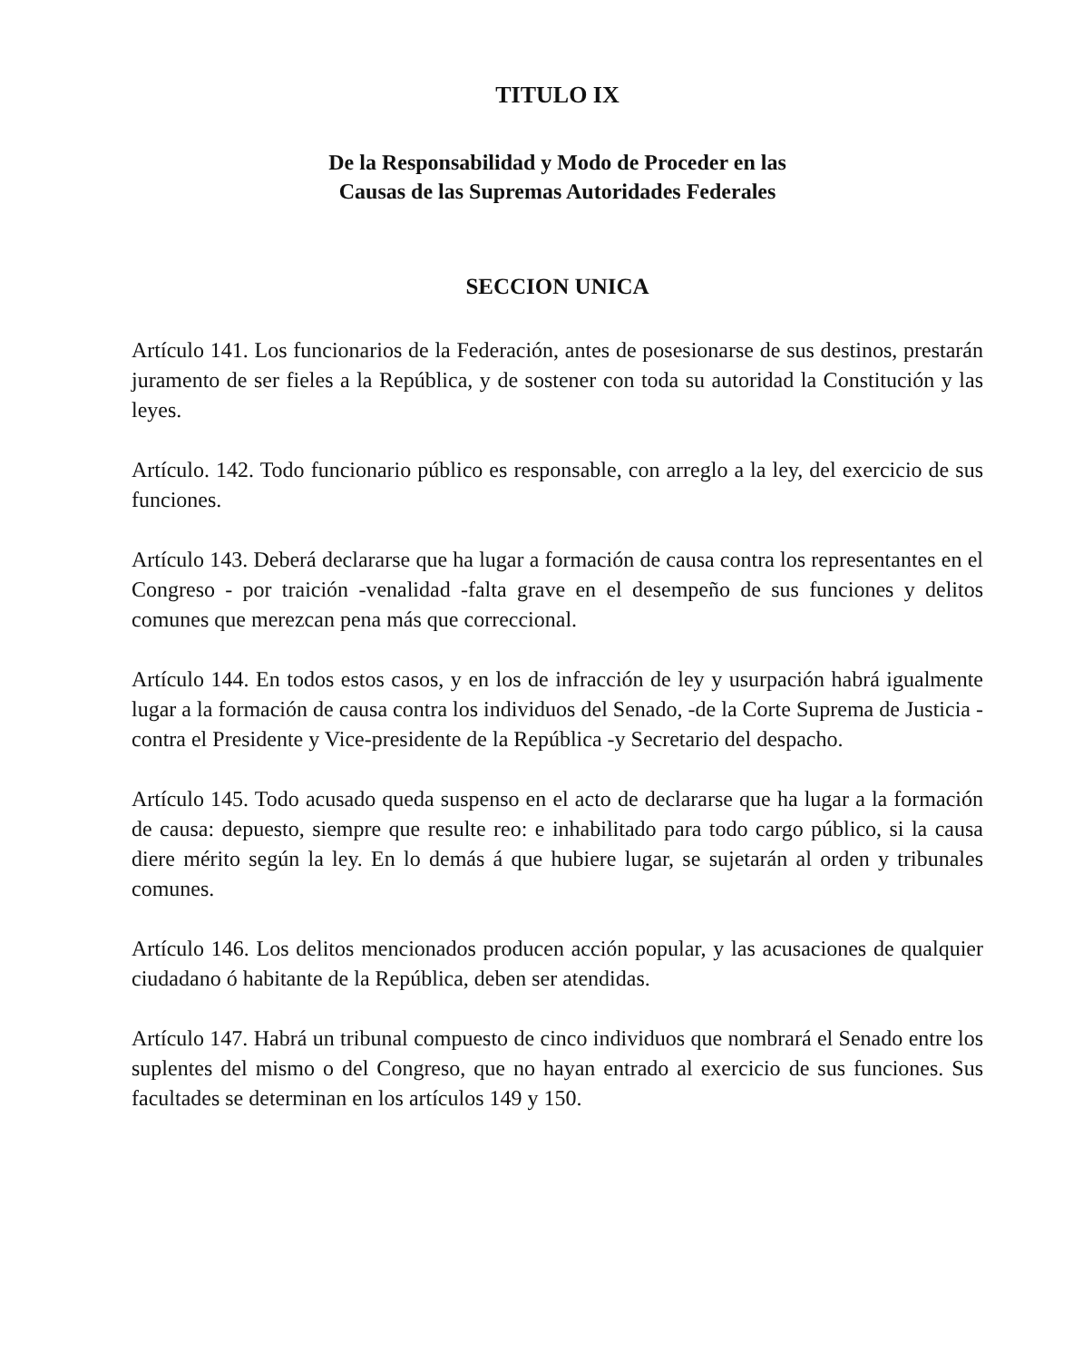TITULO IX
De la Responsabilidad y Modo de Proceder en las
Causas de las Supremas Autoridades Federales
SECCION UNICA
Artículo 141. Los funcionarios de la Federación, antes de posesionarse de sus destinos, prestarán juramento de ser fieles a la República, y de sostener con toda su autoridad la Constitución y las leyes.
Artículo. 142. Todo funcionario público es responsable, con arreglo a la ley, del exercicio de sus funciones.
Artículo 143. Deberá declararse que ha lugar a formación de causa contra los representantes en el Congreso - por traición -venalidad -falta grave en el desempeño de sus funciones y delitos comunes que merezcan pena más que correccional.
Artículo 144. En todos estos casos, y en los de infracción de ley y usurpación habrá igualmente lugar a la formación de causa contra los individuos del Senado, -de la Corte Suprema de Justicia -contra el Presidente y Vice-presidente de la República -y Secretario del despacho.
Artículo 145. Todo acusado queda suspenso en el acto de declararse que ha lugar a la formación de causa: depuesto, siempre que resulte reo: e inhabilitado para todo cargo público, si la causa diere mérito según la ley. En lo demás á que hubiere lugar, se sujetarán al orden y tribunales comunes.
Artículo 146. Los delitos mencionados producen acción popular, y las acusaciones de qualquier ciudadano ó habitante de la República, deben ser atendidas.
Artículo 147. Habrá un tribunal compuesto de cinco individuos que nombrará el Senado entre los suplentes del mismo o del Congreso, que no hayan entrado al exercicio de sus funciones. Sus facultades se determinan en los artículos 149 y 150.